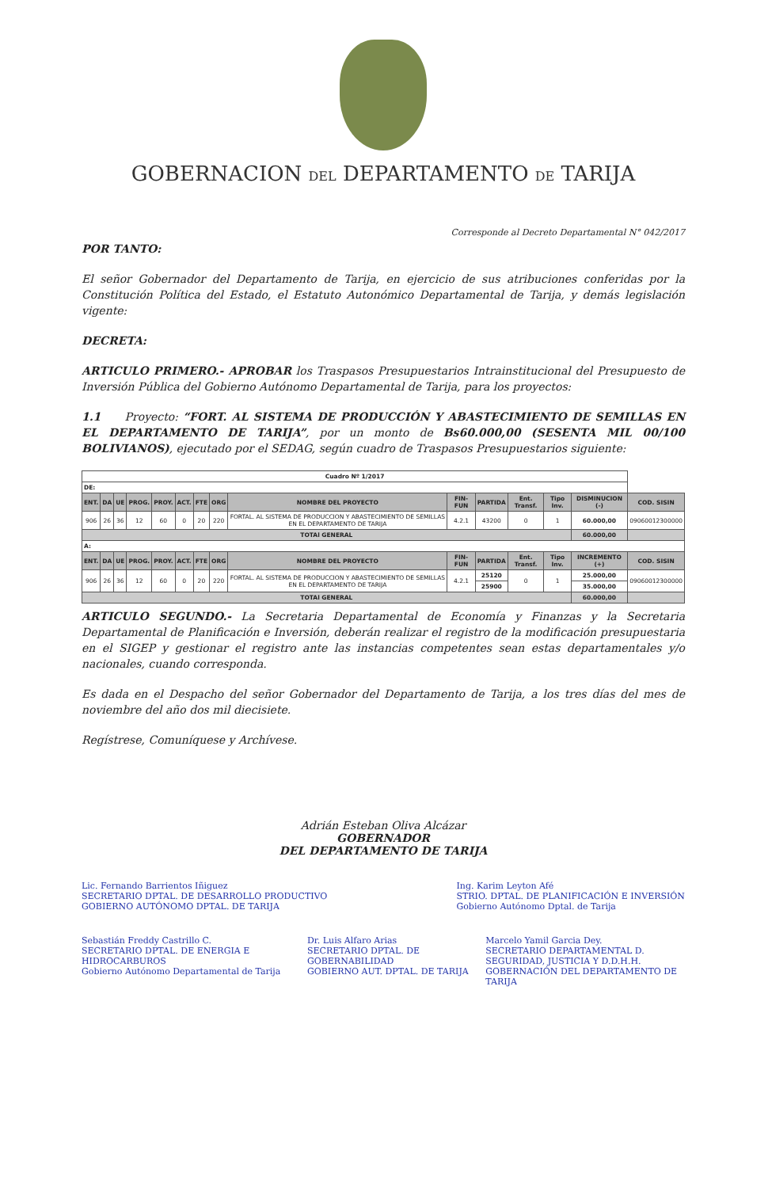GOBERNACION DEL DEPARTAMENTO DE TARIJA
Corresponde al Decreto Departamental N° 042/2017
POR TANTO:
El señor Gobernador del Departamento de Tarija, en ejercicio de sus atribuciones conferidas por la Constitución Política del Estado, el Estatuto Autonómico Departamental de Tarija, y demás legislación vigente:
DECRETA:
ARTICULO PRIMERO.- APROBAR los Traspasos Presupuestarios Intrainstitucional del Presupuesto de Inversión Pública del Gobierno Autónomo Departamental de Tarija, para los proyectos:
1.1 Proyecto: “FORT. AL SISTEMA DE PRODUCCIÓN Y ABASTECIMIENTO DE SEMILLAS EN EL DEPARTAMENTO DE TARIJA”, por un monto de Bs60.000,00 (SESENTA MIL 00/100 BOLIVIANOS), ejecutado por el SEDAG, según cuadro de Traspasos Presupuestarios siguiente:
| Cuadro Nº 1/2017 | | | | | | | | | | | | | | |
| DE: | | | | | | | | | | | | | | |
| ENT. | DA | UE | PROG. | PROY. | ACT. | FTE | ORG | NOMBRE DEL PROYECTO | FIN- FUN | PARTIDA | Ent. Transf. | Tipo Inv. | DISMINUCION (-) | COD. SISIN |
| 906 | 26 | 36 | 12 | 60 | 0 | 20 | 220 | FORTAL. AL SISTEMA DE PRODUCCION Y ABASTECIMIENTO DE SEMILLAS EN EL DEPARTAMENTO DE TARIJA | 4.2.1 | 43200 | 0 | 1 | 60.000,00 | 09060012300000 |
| TOTAl GENERAL | | | | | | | | | | | | | 60.000,00 | |
| A: | | | | | | | | | | | | | | |
| ENT. | DA | UE | PROG. | PROY. | ACT. | FTE | ORG | NOMBRE DEL PROYECTO | FIN- FUN | PARTIDA | Ent. Transf. | Tipo Inv. | INCREMENTO (+) | COD. SISIN |
| 906 | 26 | 36 | 12 | 60 | 0 | 20 | 220 | FORTAL. AL SISTEMA DE PRODUCCION Y ABASTECIMIENTO DE SEMILLAS EN EL DEPARTAMENTO DE TARIJA | 4.2.1 | 25120 | 0 | 1 | 25.000,00 | 09060012300000 |
| | | | | | | | | | | 25900 | | | 35.000,00 | |
| TOTAl GENERAL | | | | | | | | | | | | | 60.000,00 | |
ARTICULO SEGUNDO.- La Secretaria Departamental de Economía y Finanzas y la Secretaria Departamental de Planificación e Inversión, deberán realizar el registro de la modificación presupuestaria en el SIGEP y gestionar el registro ante las instancias competentes sean estas departamentales y/o nacionales, cuando corresponda.
Es dada en el Despacho del señor Gobernador del Departamento de Tarija, a los tres días del mes de noviembre del año dos mil diecisiete.
Regístrese, Comuníquese y Archívese.
Adrián Esteban Oliva Alcázar
GOBERNADOR
DEL DEPARTAMENTO DE TARIJA
Lic. Fernando Barrientos Iñiguez
SECRETARIO DPTAL. DE DESARROLLO PRODUCTIVO
GOBIERNO AUTÓNOMO DPTAL. DE TARIJA
Ing. Karim Leyton Afé
STRIO. DPTAL. DE PLANIFICACIÓN E INVERSIÓN
Gobierno Autónomo Dptal. de Tarija
Sebastián Freddy Castrillo C.
SECRETARIO DPTAL. DE ENERGIA E HIDROCARBUROS
Gobierno Autónomo Departamental de Tarija
Dr. Luis Alfaro Arias
SECRETARIO DPTAL. DE GOBERNABILIDAD
GOBIERNO AUT. DPTAL. DE TARIJA
Marcelo Yamil Garcia Dey.
SECRETARIO DEPARTAMENTAL D.
SEGURIDAD, JUSTICIA Y D.D.H.H.
GOBERNACIÓN DEL DEPARTAMENTO DE TARIJA